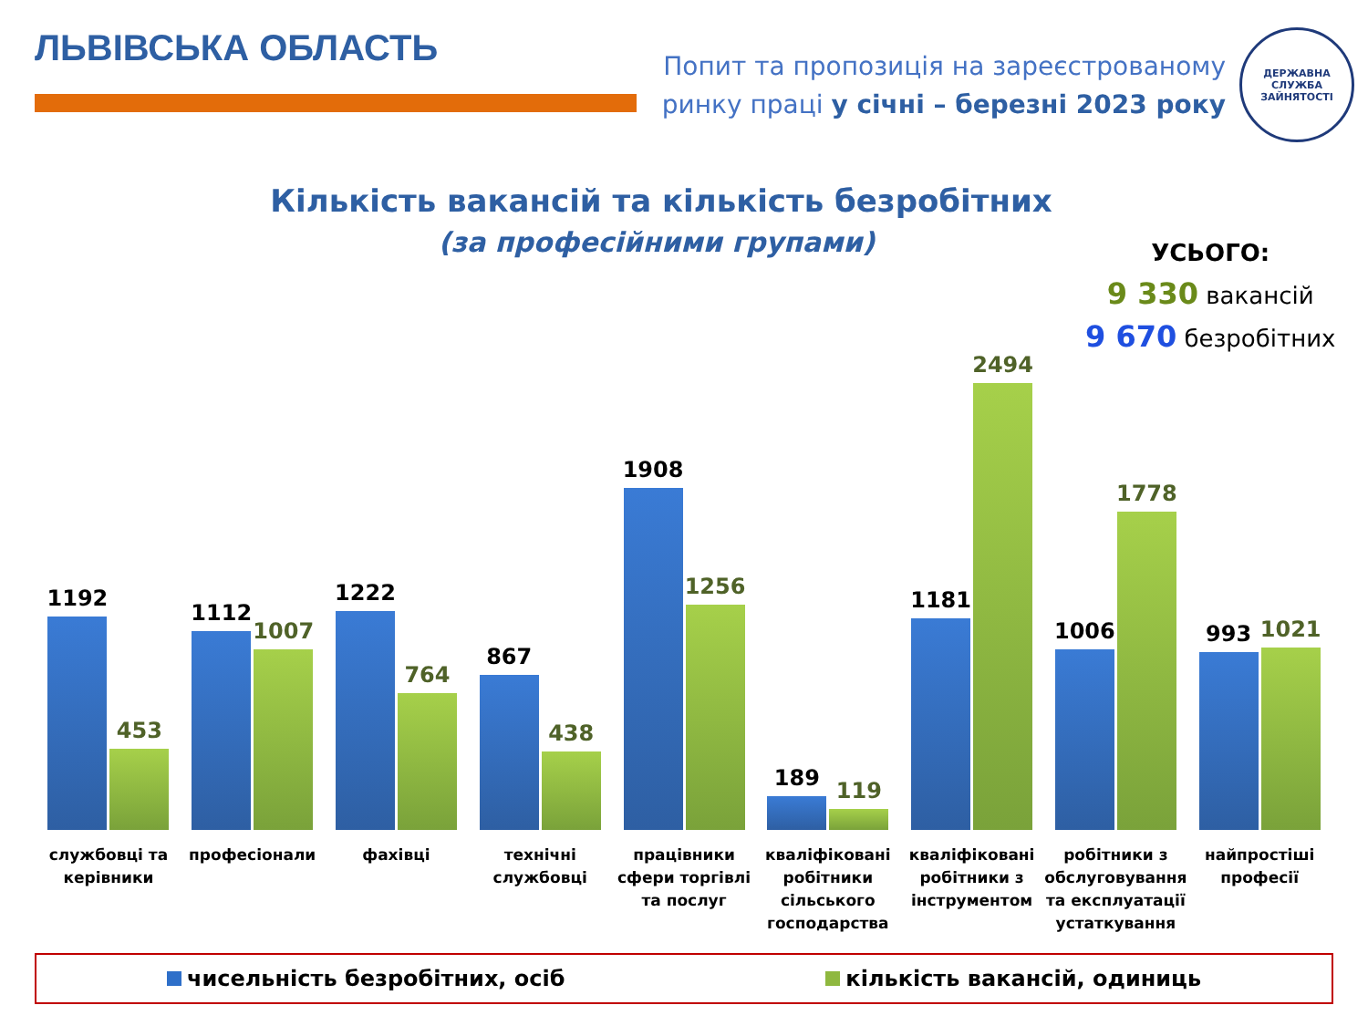ЛЬВІВСЬКА ОБЛАСТЬ
Попит та пропозиція на зареєстрованому
ринку праці у січні – березні 2023 року
ДЕРЖАВНА СЛУЖБА
ЗАЙНЯТОСТІ
Кількість вакансій та кількість безробітних
(за професійними групами)
УСЬОГО:
9 330 вакансій
9 670 безробітних
1192
453
1112
1007
1222
764
867
438
1908
1256
189
119
1181
2494
1006
1778
993
1021
службовці та керівники професіонали фахівці технічні службовці працівники сфери торгівлі та послуг
кваліфіковані робітники сільського господарства
кваліфіковані робітники з інструментом
робітники з обслуговування та експлуатації устаткування
найпростіші професії
чисельність безробітних, осіб кількість вакансій, одиниць